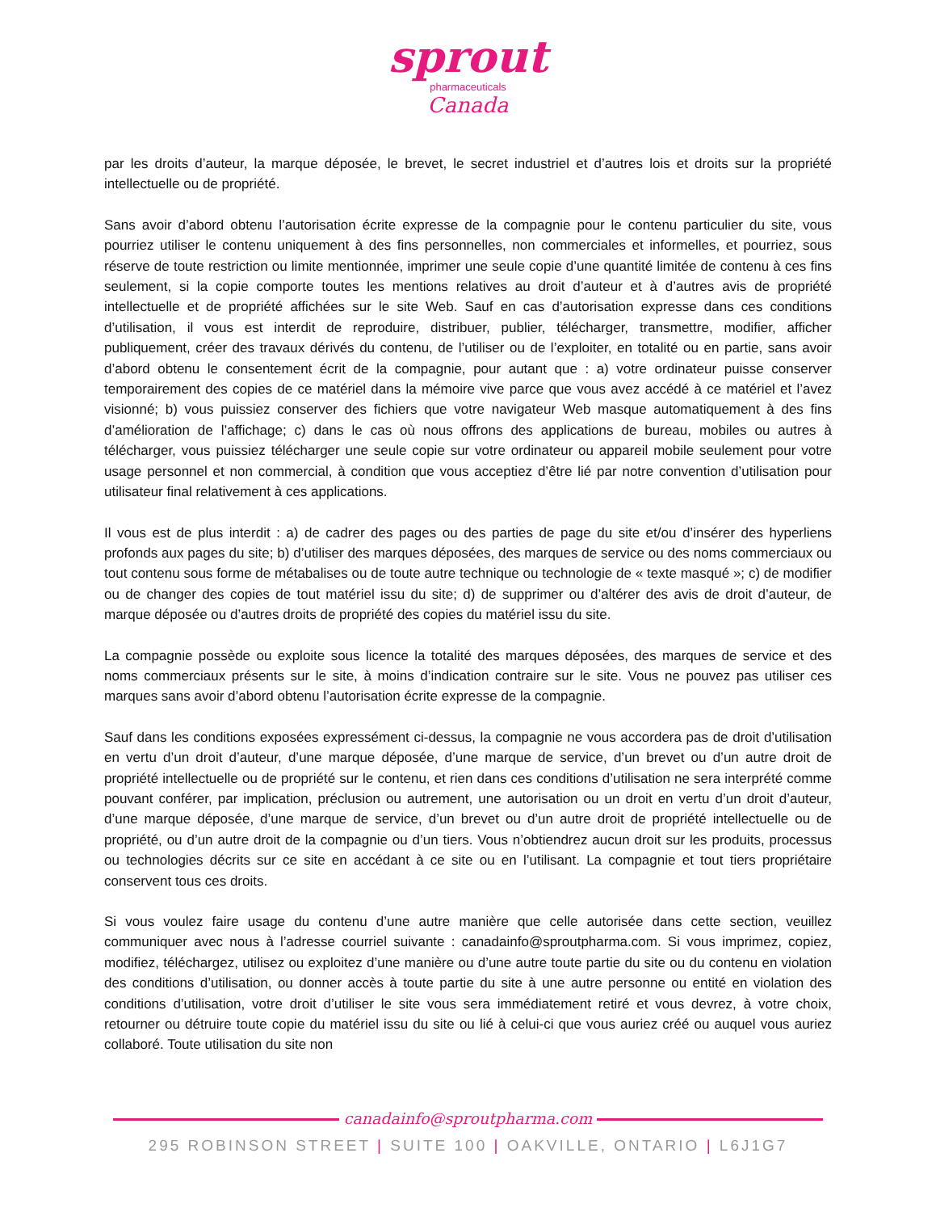sprout
pharmaceuticals
Canada
par les droits d’auteur, la marque déposée, le brevet, le secret industriel et d’autres lois et droits sur la propriété intellectuelle ou de propriété.
Sans avoir d’abord obtenu l’autorisation écrite expresse de la compagnie pour le contenu particulier du site, vous pourriez utiliser le contenu uniquement à des fins personnelles, non commerciales et informelles, et pourriez, sous réserve de toute restriction ou limite mentionnée, imprimer une seule copie d’une quantité limitée de contenu à ces fins seulement, si la copie comporte toutes les mentions relatives au droit d’auteur et à d’autres avis de propriété intellectuelle et de propriété affichées sur le site Web. Sauf en cas d’autorisation expresse dans ces conditions d’utilisation, il vous est interdit de reproduire, distribuer, publier, télécharger, transmettre, modifier, afficher publiquement, créer des travaux dérivés du contenu, de l’utiliser ou de l’exploiter, en totalité ou en partie, sans avoir d’abord obtenu le consentement écrit de la compagnie, pour autant que : a) votre ordinateur puisse conserver temporairement des copies de ce matériel dans la mémoire vive parce que vous avez accédé à ce matériel et l’avez visionné; b) vous puissiez conserver des fichiers que votre navigateur Web masque automatiquement à des fins d’amélioration de l’affichage; c) dans le cas où nous offrons des applications de bureau, mobiles ou autres à télécharger, vous puissiez télécharger une seule copie sur votre ordinateur ou appareil mobile seulement pour votre usage personnel et non commercial, à condition que vous acceptiez d’être lié par notre convention d’utilisation pour utilisateur final relativement à ces applications.
Il vous est de plus interdit : a) de cadrer des pages ou des parties de page du site et/ou d’insérer des hyperliens profonds aux pages du site; b) d’utiliser des marques déposées, des marques de service ou des noms commerciaux ou tout contenu sous forme de métabalises ou de toute autre technique ou technologie de « texte masqué »; c) de modifier ou de changer des copies de tout matériel issu du site; d) de supprimer ou d’altérer des avis de droit d’auteur, de marque déposée ou d’autres droits de propriété des copies du matériel issu du site.
La compagnie possède ou exploite sous licence la totalité des marques déposées, des marques de service et des noms commerciaux présents sur le site, à moins d’indication contraire sur le site. Vous ne pouvez pas utiliser ces marques sans avoir d’abord obtenu l’autorisation écrite expresse de la compagnie.
Sauf dans les conditions exposées expressément ci-dessus, la compagnie ne vous accordera pas de droit d’utilisation en vertu d’un droit d’auteur, d’une marque déposée, d’une marque de service, d’un brevet ou d’un autre droit de propriété intellectuelle ou de propriété sur le contenu, et rien dans ces conditions d’utilisation ne sera interprété comme pouvant conférer, par implication, préclusion ou autrement, une autorisation ou un droit en vertu d’un droit d’auteur, d’une marque déposée, d’une marque de service, d’un brevet ou d’un autre droit de propriété intellectuelle ou de propriété, ou d’un autre droit de la compagnie ou d’un tiers. Vous n’obtiendrez aucun droit sur les produits, processus ou technologies décrits sur ce site en accédant à ce site ou en l’utilisant. La compagnie et tout tiers propriétaire conservent tous ces droits.
Si vous voulez faire usage du contenu d’une autre manière que celle autorisée dans cette section, veuillez communiquer avec nous à l’adresse courriel suivante : canadainfo@sproutpharma.com. Si vous imprimez, copiez, modifiez, téléchargez, utilisez ou exploitez d’une manière ou d’une autre toute partie du site ou du contenu en violation des conditions d’utilisation, ou donner accès à toute partie du site à une autre personne ou entité en violation des conditions d’utilisation, votre droit d’utiliser le site vous sera immédiatement retiré et vous devrez, à votre choix, retourner ou détruire toute copie du matériel issu du site ou lié à celui-ci que vous auriez créé ou auquel vous auriez collaboré. Toute utilisation du site non
canadainfo@sproutpharma.com
295 ROBINSON STREET | SUITE 100 | OAKVILLE, ONTARIO | L6J1G7